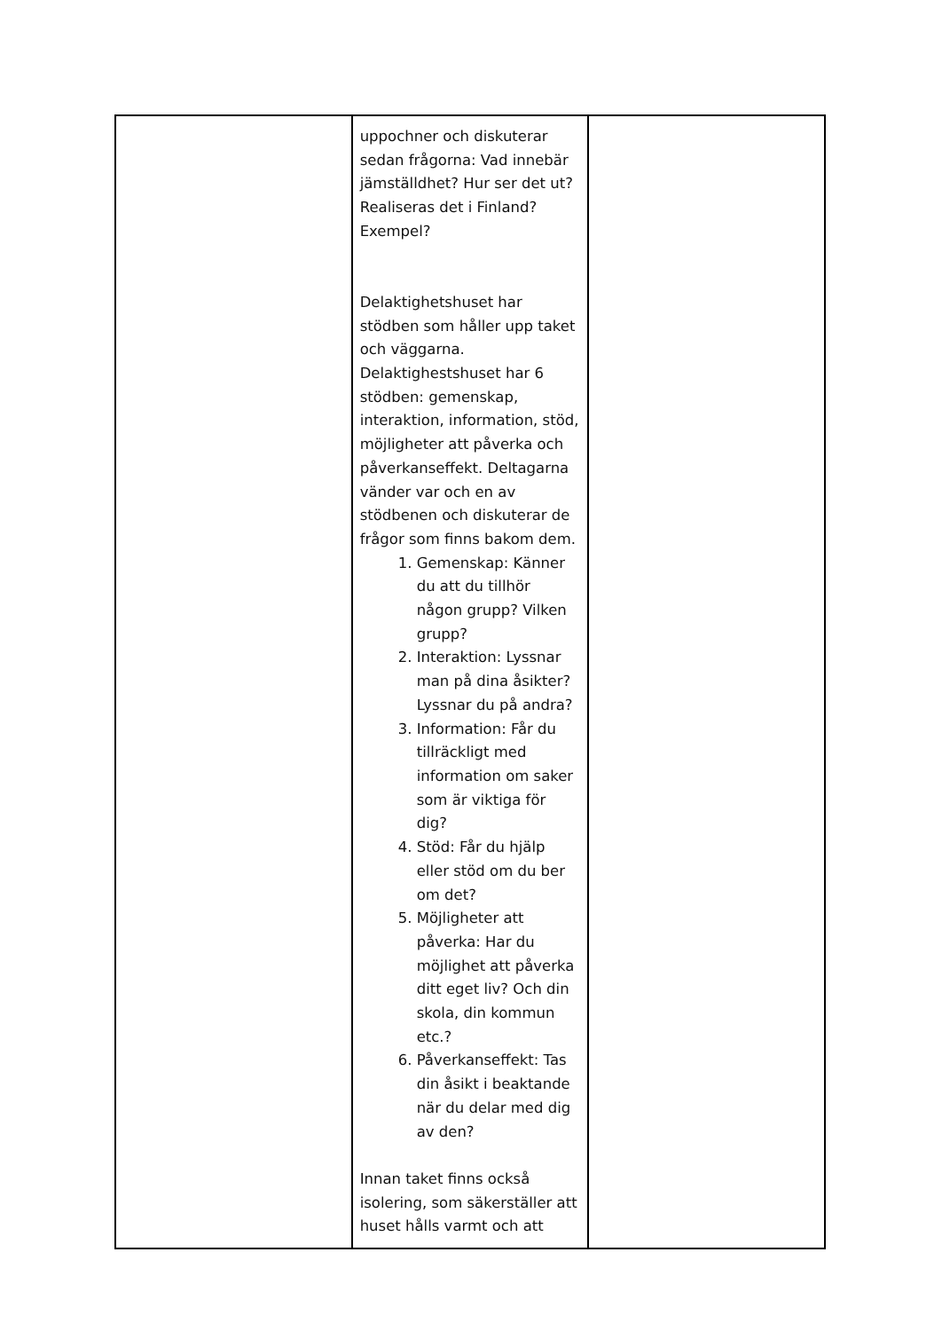| | uppochner och diskuterar sedan frågorna: Vad innebär jämställdhet? Hur ser det ut? Realiseras det i Finland? Exempel? Delaktighetshuset har stödben som håller upp taket och väggarna. Delaktighestshuset har 6 stödben: gemenskap, interaktion, information, stöd, möjligheter att påverka och påverkanseffekt. Deltagarna vänder var och en av stödbenen och diskuterar de frågor som finns bakom dem. 1. Gemenskap: Känner du att du tillhör någon grupp? Vilken grupp? 2. Interaktion: Lyssnar man på dina åsikter? Lyssnar du på andra? 3. Information: Får du tillräckligt med information om saker som är viktiga för dig? 4. Stöd: Får du hjälp eller stöd om du ber om det? 5. Möjligheter att påverka: Har du möjlighet att påverka ditt eget liv? Och din skola, din kommun etc.? 6. Påverkanseffekt: Tas din åsikt i beaktande när du delar med dig av den? Innan taket finns också isolering, som säkerställer att huset hålls varmt och att | |